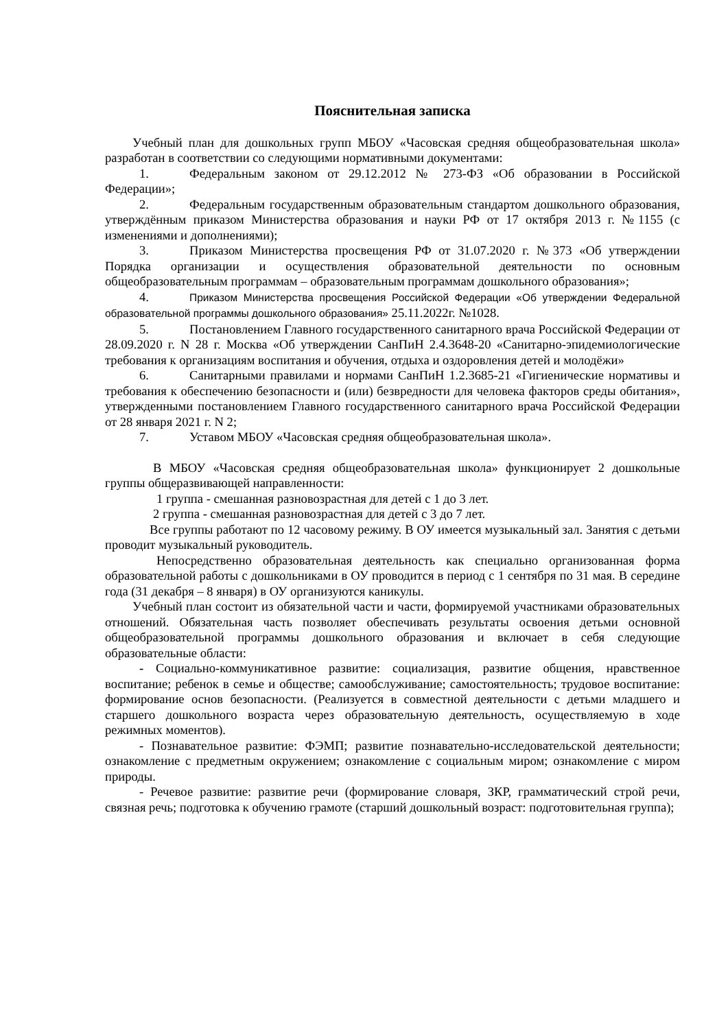Пояснительная записка
Учебный план для дошкольных групп МБОУ «Часовская средняя общеобразовательная школа» разработан в соответствии со следующими нормативными документами:
1. Федеральным законом от 29.12.2012 № 273-ФЗ «Об образовании в Российской Федерации»;
2. Федеральным государственным образовательным стандартом дошкольного образования, утверждённым приказом Министерства образования и науки РФ от 17 октября 2013 г. №1155 (с изменениями и дополнениями);
3. Приказом Министерства просвещения РФ от 31.07.2020 г. №373 «Об утверждении Порядка организации и осуществления образовательной деятельности по основным общеобразовательным программам – образовательным программам дошкольного образования»;
4. Приказом Министерства просвещения Российской Федерации «Об утверждении Федеральной образовательной программы дошкольного образования» 25.11.2022г. №1028.
5. Постановлением Главного государственного санитарного врача Российской Федерации от 28.09.2020 г. N 28 г. Москва «Об утверждении СанПиН 2.4.3648-20 «Санитарно-эпидемиологические требования к организациям воспитания и обучения, отдыха и оздоровления детей и молодёжи»
6. Санитарными правилами и нормами СанПиН 1.2.3685-21 «Гигиенические нормативы и требования к обеспечению безопасности и (или) безвредности для человека факторов среды обитания», утвержденными постановлением Главного государственного санитарного врача Российской Федерации от 28 января 2021 г. N 2;
7. Уставом МБОУ «Часовская средняя общеобразовательная школа».
В МБОУ «Часовская средняя общеобразовательная школа» функционирует 2 дошкольные группы общеразвивающей направленности:
1 группа - смешанная разновозрастная для детей с 1 до 3 лет.
2 группа - смешанная разновозрастная для детей с 3 до 7 лет.
Все группы работают по 12 часовому режиму. В ОУ имеется музыкальный зал. Занятия с детьми проводит музыкальный руководитель.
Непосредственно образовательная деятельность как специально организованная форма образовательной работы с дошкольниками в ОУ проводится в период с 1 сентября по 31 мая. В середине года (31 декабря – 8 января) в ОУ организуются каникулы.
Учебный план состоит из обязательной части и части, формируемой участниками образовательных отношений. Обязательная часть позволяет обеспечивать результаты освоения детьми основной общеобразовательной программы дошкольного образования и включает в себя следующие образовательные области:
- Социально-коммуникативное развитие: социализация, развитие общения, нравственное воспитание; ребенок в семье и обществе; самообслуживание; самостоятельность; трудовое воспитание: формирование основ безопасности. (Реализуется в совместной деятельности с детьми младшего и старшего дошкольного возраста через образовательную деятельность, осуществляемую в ходе режимных моментов).
- Познавательное развитие: ФЭМП; развитие познавательно-исследовательской деятельности; ознакомление с предметным окружением; ознакомление с социальным миром; ознакомление с миром природы.
- Речевое развитие: развитие речи (формирование словаря, ЗКР, грамматический строй речи, связная речь; подготовка к обучению грамоте (старший дошкольный возраст: подготовительная группа);